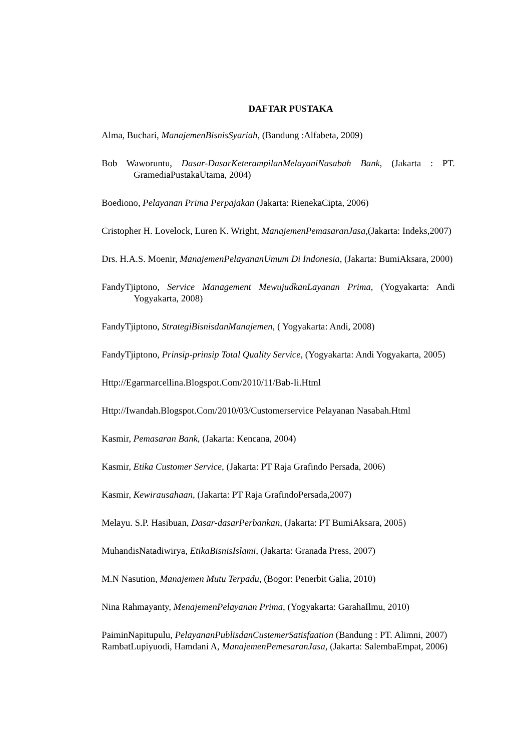DAFTAR PUSTAKA
Alma, Buchari, ManajemenBisnisSyariah, (Bandung :Alfabeta, 2009)
Bob Waworuntu, Dasar-DasarKeterampilanMelayaniNasabah Bank, (Jakarta : PT. GramediaPustakaUtama, 2004)
Boediono, Pelayanan Prima Perpajakan (Jakarta: RienekaCipta, 2006)
Cristopher H. Lovelock, Luren K. Wright, ManajemenPemasaranJasa,(Jakarta: Indeks,2007)
Drs. H.A.S. Moenir, ManajemenPelayananUmum Di Indonesia, (Jakarta: BumiAksara, 2000)
FandyTjiptono, Service Management MewujudkanLayanan Prima, (Yogyakarta: Andi Yogyakarta, 2008)
FandyTjiptono, StrategiBisnisdanManajemen, ( Yogyakarta: Andi, 2008)
FandyTjiptono, Prinsip-prinsip Total Quality Service, (Yogyakarta: Andi Yogyakarta, 2005)
Http://Egarmarcellina.Blogspot.Com/2010/11/Bab-Ii.Html
Http://Iwandah.Blogspot.Com/2010/03/Customerservice Pelayanan Nasabah.Html
Kasmir, Pemasaran Bank, (Jakarta: Kencana, 2004)
Kasmir, Etika Customer Service, (Jakarta: PT Raja Grafindo Persada, 2006)
Kasmir, Kewirausahaan, (Jakarta: PT Raja GrafindoPersada,2007)
Melayu. S.P. Hasibuan, Dasar-dasarPerbankan, (Jakarta: PT BumiAksara, 2005)
MuhandisNatadiwirya, EtikaBisnisIslami, (Jakarta: Granada Press, 2007)
M.N Nasution, Manajemen Mutu Terpadu, (Bogor: Penerbit Galia, 2010)
Nina Rahmayanty, MenajemenPelayanan Prima, (Yogyakarta: GarahaIlmu, 2010)
PaiminNapitupulu, PelayananPublisdanCustemerSatisfaation (Bandung : PT. Alimni, 2007)
RambatLupiyuodi, Hamdani A, ManajemenPemesaranJasa, (Jakarta: SalembaEmpat, 2006)